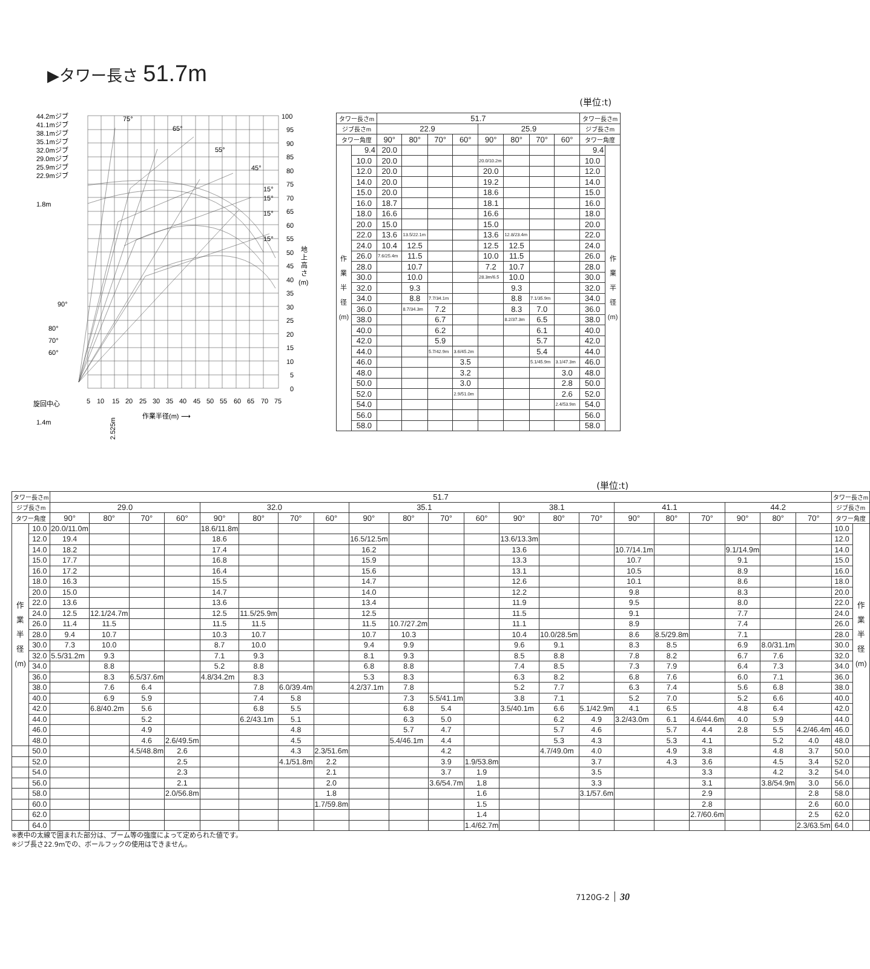▶タワー長さ 51.7m
(単位:t)
44.2mジブ
41.1mジブ
38.1mジブ
35.1mジブ
32.0mジブ
29.0mジブ
25.9mジブ
22.9mジブ
1.8m
75°
65°
55°
45°
15°
15°
15°
15°
100
95
90
85
80
75
70
65
60
55
50
45
40
35
30
25
20
15
10
5
0
地
上
高
さ
(m)
90°
80°
70°
60°
旋回中心
5
10
15
20
25
30
35
40
45
50
55
60
65
70
75
作業半径(m) ⟶
1.4m
2.525m
| タワー長さm | | 51.7 | | | | | | | | タワー長さm | |
| --- | --- | --- | --- | --- | --- | --- | --- | --- | --- | --- | --- |
| ジブ長さm | | 22.9 | | | | 25.9 | | | | ジブ長さm | |
| タワー角度 | | 90° | 80° | 70° | 60° | 90° | 80° | 70° | 60° | タワー角度 | |
| 作 業 半 径 (m) | 9.4 | 20.0 | | | | | | | | 9.4 | 作 業 半 径 (m) |
| | 10.0 | 20.0 | | | | 20.0/10.2m | | | | 10.0 | |
| | 12.0 | 20.0 | | | | 20.0 | | | | 12.0 | |
| | 14.0 | 20.0 | | | | 19.2 | | | | 14.0 | |
| | 15.0 | 20.0 | | | | 18.6 | | | | 15.0 | |
| | 16.0 | 18.7 | | | | 18.1 | | | | 16.0 | |
| | 18.0 | 16.6 | | | | 16.6 | | | | 18.0 | |
| | 20.0 | 15.0 | | | | 15.0 | | | | 20.0 | |
| | 22.0 | 13.6 | 13.5/22.1m | | | 13.6 | 12.8/23.4m | | | 22.0 | |
| | 24.0 | 10.4 | 12.5 | | | 12.5 | 12.5 | | | 24.0 | |
| | 26.0 | 7.6/25.4m | 11.5 | | | 10.0 | 11.5 | | | 26.0 | |
| | 28.0 | | 10.7 | | | 7.2 | 10.7 | | | 28.0 | |
| | 30.0 | | 10.0 | | | 28.3m/6.5 | 10.0 | | | 30.0 | |
| | 32.0 | | 9.3 | | | | 9.3 | | | 32.0 | |
| | 34.0 | | 8.8 | 7.7/34.1m | | | 8.8 | 7.1/35.9m | | 34.0 | |
| | 36.0 | | 8.7/34.3m | 7.2 | | | 8.3 | 7.0 | | 36.0 | |
| | 38.0 | | | 6.7 | | | 8.2/37.3m | 6.5 | | 38.0 | |
| | 40.0 | | | 6.2 | | | | 6.1 | | 40.0 | |
| | 42.0 | | | 5.9 | | | | 5.7 | | 42.0 | |
| | 44.0 | | | 5.7/42.9m | 3.6/45.2m | | | 5.4 | | 44.0 | |
| | 46.0 | | | | 3.5 | | | 5.1/45.9m | 3.1/47.3m | 46.0 | |
| | 48.0 | | | | 3.2 | | | | 3.0 | 48.0 | |
| | 50.0 | | | | 3.0 | | | | 2.8 | 50.0 | |
| | 52.0 | | | | 2.9/51.0m | | | | 2.6 | 52.0 | |
| | 54.0 | | | | | | | | 2.4/53.9m | 54.0 | |
| | 56.0 | | | | | | | | | 56.0 | |
| | 58.0 | | | | | | | | | 58.0 | |
(単位:t)
| タワー長さm | | 51.7 | | | | | | | | | | | | | | | | | | | | | タワー長さm | |
| --- | --- | --- | --- | --- | --- | --- | --- | --- | --- | --- | --- | --- | --- | --- | --- | --- | --- | --- | --- | --- | --- | --- | --- | --- |
| ジブ長さm | | 29.0 | | | | 32.0 | | | | 35.1 | | | | 38.1 | | | 41.1 | | | 44.2 | | | ジブ長さm | |
| タワー角度 | | 90° | 80° | 70° | 60° | 90° | 80° | 70° | 60° | 90° | 80° | 70° | 60° | 90° | 80° | 70° | 90° | 80° | 70° | 90° | 80° | 70° | タワー角度 | |
| 作 業 半 径 (m) | 10.0 | 20.0/11.0m | | | | 18.6/11.8m | | | | | | | | | | | | | | | | | 10.0 | 作 業 半 径 (m) |
| | 12.0 | 19.4 | | | | 18.6 | | | | 16.5/12.5m | | | | 13.6/13.3m | | | | | | | | | 12.0 | |
| | 14.0 | 18.2 | | | | 17.4 | | | | 16.2 | | | | 13.6 | | | 10.7/14.1m | | | 9.1/14.9m | | | 14.0 | |
| | 15.0 | 17.7 | | | | 16.8 | | | | 15.9 | | | | 13.3 | | | 10.7 | | | 9.1 | | | 15.0 | |
| | 16.0 | 17.2 | | | | 16.4 | | | | 15.6 | | | | 13.1 | | | 10.5 | | | 8.9 | | | 16.0 | |
| | 18.0 | 16.3 | | | | 15.5 | | | | 14.7 | | | | 12.6 | | | 10.1 | | | 8.6 | | | 18.0 | |
| | 20.0 | 15.0 | | | | 14.7 | | | | 14.0 | | | | 12.2 | | | 9.8 | | | 8.3 | | | 20.0 | |
| | 22.0 | 13.6 | | | | 13.6 | | | | 13.4 | | | | 11.9 | | | 9.5 | | | 8.0 | | | 22.0 | |
| | 24.0 | 12.5 | 12.1/24.7m | | | 12.5 | 11.5/25.9m | | | 12.5 | | | | 11.5 | | | 9.1 | | | 7.7 | | | 24.0 | |
| | 26.0 | 11.4 | 11.5 | | | 11.5 | 11.5 | | | 11.5 | 10.7/27.2m | | | 11.1 | | | 8.9 | | | 7.4 | | | 26.0 | |
| | 28.0 | 9.4 | 10.7 | | | 10.3 | 10.7 | | | 10.7 | 10.3 | | | 10.4 | 10.0/28.5m | | 8.6 | 8.5/29.8m | | 7.1 | | | 28.0 | |
| | 30.0 | 7.3 | 10.0 | | | 8.7 | 10.0 | | | 9.4 | 9.9 | | | 9.6 | 9.1 | | 8.3 | 8.5 | | 6.9 | 8.0/31.1m | | 30.0 | |
| | 32.0 | 5.5/31.2m | 9.3 | | | 7.1 | 9.3 | | | 8.1 | 9.3 | | | 8.5 | 8.8 | | 7.8 | 8.2 | | 6.7 | 7.6 | | 32.0 | |
| | 34.0 | | 8.8 | | | 5.2 | 8.8 | | | 6.8 | 8.8 | | | 7.4 | 8.5 | | 7.3 | 7.9 | | 6.4 | 7.3 | | 34.0 | |
| | 36.0 | | 8.3 | 6.5/37.6m | | 4.8/34.2m | 8.3 | | | 5.3 | 8.3 | | | 6.3 | 8.2 | | 6.8 | 7.6 | | 6.0 | 7.1 | | 36.0 | |
| | 38.0 | | 7.6 | 6.4 | | | 7.8 | 6.0/39.4m | | 4.2/37.1m | 7.8 | | | 5.2 | 7.7 | | 6.3 | 7.4 | | 5.6 | 6.8 | | 38.0 | |
| | 40.0 | | 6.9 | 5.9 | | | 7.4 | 5.8 | | | 7.3 | 5.5/41.1m | | 3.8 | 7.1 | | 5.2 | 7.0 | | 5.2 | 6.6 | | 40.0 | |
| | 42.0 | | 6.8/40.2m | 5.6 | | | 6.8 | 5.5 | | | 6.8 | 5.4 | | 3.5/40.1m | 6.6 | 5.1/42.9m | 4.1 | 6.5 | | 4.8 | 6.4 | | 42.0 | |
| | 44.0 | | | 5.2 | | | 6.2/43.1m | 5.1 | | | 6.3 | 5.0 | | | 6.2 | 4.9 | 3.2/43.0m | 6.1 | 4.6/44.6m | 4.0 | 5.9 | | 44.0 | |
| | 46.0 | | | 4.9 | | | | 4.8 | | | 5.7 | 4.7 | | | 5.7 | 4.6 | | 5.7 | 4.4 | 2.8 | 5.5 | 4.2/46.4m | 46.0 | |
| | 48.0 | | | 4.6 | 2.6/49.5m | | | 4.5 | | | 5.4/46.1m | 4.4 | | | 5.3 | 4.3 | | 5.3 | 4.1 | | 5.2 | 4.0 | 48.0 | |
| | 50.0 | | | 4.5/48.8m | 2.6 | | | 4.3 | 2.3/51.6m | | | 4.2 | | | 4.7/49.0m | 4.0 | | 4.9 | 3.8 | | 4.8 | 3.7 | 50.0 | |
| | 52.0 | | | | 2.5 | | | 4.1/51.8m | 2.2 | | | 3.9 | 1.9/53.8m | | | 3.7 | | 4.3 | 3.6 | | 4.5 | 3.4 | 52.0 | |
| | 54.0 | | | | 2.3 | | | | 2.1 | | | 3.7 | 1.9 | | | 3.5 | | | 3.3 | | 4.2 | 3.2 | 54.0 | |
| | 56.0 | | | | 2.1 | | | | 2.0 | | | 3.6/54.7m | 1.8 | | | 3.3 | | | 3.1 | | 3.8/54.9m | 3.0 | 56.0 | |
| | 58.0 | | | | 2.0/56.8m | | | | 1.8 | | | | 1.6 | | | 3.1/57.6m | | | 2.9 | | | 2.8 | 58.0 | |
| | 60.0 | | | | | | | | 1.7/59.8m | | | | 1.5 | | | | | | 2.8 | | | 2.6 | 60.0 | |
| | 62.0 | | | | | | | | | | | | 1.4 | | | | | | 2.7/60.6m | | | 2.5 | 62.0 | |
| | 64.0 | | | | | | | | | | | | 1.4/62.7m | | | | | | | | | 2.3/63.5m | 64.0 | |
※表中の太線で囲まれた部分は、ブーム等の強度によって定められた値です。
※ジブ長さ22.9mでの、ボールフックの使用はできません。
7120G-2 30